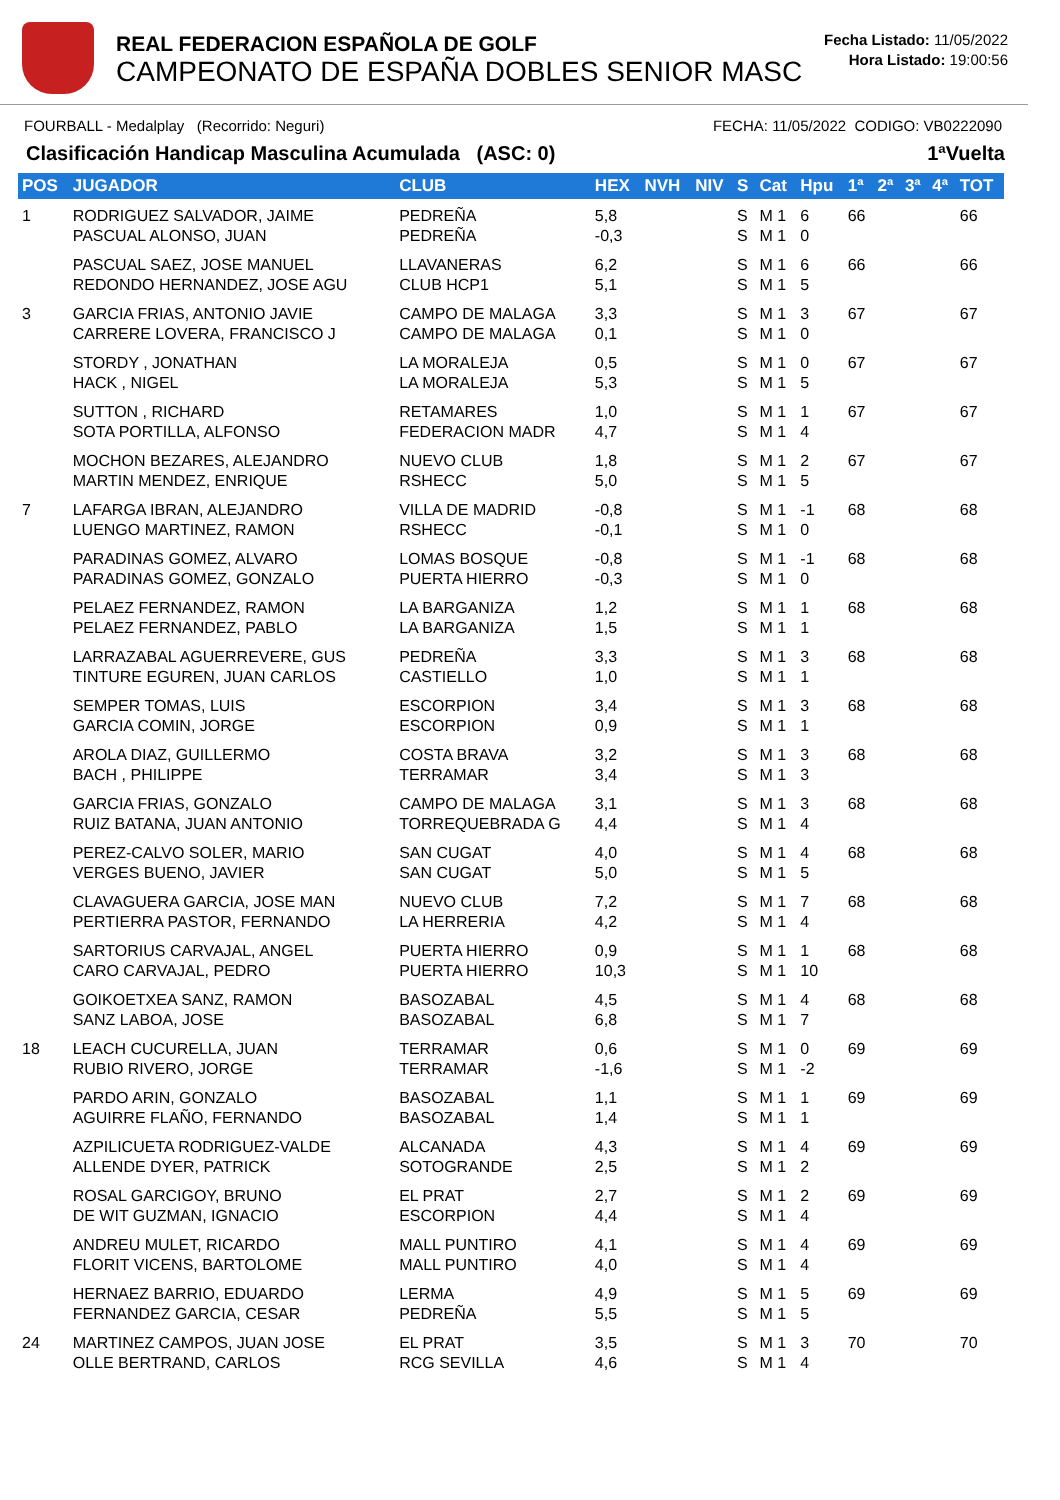REAL FEDERACION ESPAÑOLA DE GOLF
CAMPEONATO DE ESPAÑA DOBLES SENIOR MASC
Fecha Listado: 11/05/2022
Hora Listado: 19:00:56
FOURBALL - Medalplay (Recorrido: Neguri) FECHA: 11/05/2022 CODIGO: VB0222090
Clasificación Handicap Masculina Acumulada (ASC: 0) 1ªVuelta
| POS | JUGADOR | CLUB | HEX | NVH | NIV | S | Cat | Hpu | 1ª | 2ª | 3ª | 4ª | TOT |
| --- | --- | --- | --- | --- | --- | --- | --- | --- | --- | --- | --- | --- | --- |
| 1 | RODRIGUEZ SALVADOR, JAIME PASCUAL ALONSO, JUAN | PEDREÑA PEDREÑA | 5,8 -0,3 | | | S S | M 1 M 1 | 6 0 | 66 | | | | 66 |
| | PASCUAL SAEZ, JOSE MANUEL REDONDO HERNANDEZ, JOSE AGU | LLAVANERAS CLUB HCP1 | 6,2 5,1 | | | S S | M 1 M 1 | 6 5 | 66 | | | | 66 |
| 3 | GARCIA FRIAS, ANTONIO JAVIE CARRERE LOVERA, FRANCISCO J | CAMPO DE MALAGA CAMPO DE MALAGA | 3,3 0,1 | | | S S | M 1 M 1 | 3 0 | 67 | | | | 67 |
| | STORDY , JONATHAN HACK , NIGEL | LA MORALEJA LA MORALEJA | 0,5 5,3 | | | S S | M 1 M 1 | 0 5 | 67 | | | | 67 |
| | SUTTON , RICHARD SOTA PORTILLA, ALFONSO | RETAMARES FEDERACION MADR | 1,0 4,7 | | | S S | M 1 M 1 | 1 4 | 67 | | | | 67 |
| | MOCHON BEZARES, ALEJANDRO MARTIN MENDEZ, ENRIQUE | NUEVO CLUB RSHECC | 1,8 5,0 | | | S S | M 1 M 1 | 2 5 | 67 | | | | 67 |
| 7 | LAFARGA IBRAN, ALEJANDRO LUENGO MARTINEZ, RAMON | VILLA DE MADRID RSHECC | -0,8 -0,1 | | | S S | M 1 M 1 | -1 0 | 68 | | | | 68 |
| | PARADINAS GOMEZ, ALVARO PARADINAS GOMEZ, GONZALO | LOMAS BOSQUE PUERTA HIERRO | -0,8 -0,3 | | | S S | M 1 M 1 | -1 0 | 68 | | | | 68 |
| | PELAEZ FERNANDEZ, RAMON PELAEZ FERNANDEZ, PABLO | LA BARGANIZA LA BARGANIZA | 1,2 1,5 | | | S S | M 1 M 1 | 1 1 | 68 | | | | 68 |
| | LARRAZABAL AGUERREVERE, GUS TINTURE EGUREN, JUAN CARLOS | PEDREÑA CASTIELLO | 3,3 1,0 | | | S S | M 1 M 1 | 3 1 | 68 | | | | 68 |
| | SEMPER TOMAS, LUIS GARCIA COMIN, JORGE | ESCORPION ESCORPION | 3,4 0,9 | | | S S | M 1 M 1 | 3 1 | 68 | | | | 68 |
| | AROLA DIAZ, GUILLERMO BACH , PHILIPPE | COSTA BRAVA TERRAMAR | 3,2 3,4 | | | S S | M 1 M 1 | 3 3 | 68 | | | | 68 |
| | GARCIA FRIAS, GONZALO RUIZ BATANA, JUAN ANTONIO | CAMPO DE MALAGA TORREQUEBRADA G | 3,1 4,4 | | | S S | M 1 M 1 | 3 4 | 68 | | | | 68 |
| | PEREZ-CALVO SOLER, MARIO VERGES BUENO, JAVIER | SAN CUGAT SAN CUGAT | 4,0 5,0 | | | S S | M 1 M 1 | 4 5 | 68 | | | | 68 |
| | CLAVAGUERA GARCIA, JOSE MAN PERTIERRA PASTOR, FERNANDO | NUEVO CLUB LA HERRERIA | 7,2 4,2 | | | S S | M 1 M 1 | 7 4 | 68 | | | | 68 |
| | SARTORIUS CARVAJAL, ANGEL CARO CARVAJAL, PEDRO | PUERTA HIERRO PUERTA HIERRO | 0,9 10,3 | | | S S | M 1 M 1 | 1 10 | 68 | | | | 68 |
| | GOIKOETXEA SANZ, RAMON SANZ LABOA, JOSE | BASOZABAL BASOZABAL | 4,5 6,8 | | | S S | M 1 M 1 | 4 7 | 68 | | | | 68 |
| 18 | LEACH CUCURELLA, JUAN RUBIO RIVERO, JORGE | TERRAMAR TERRAMAR | 0,6 -1,6 | | | S S | M 1 M 1 | 0 -2 | 69 | | | | 69 |
| | PARDO ARIN, GONZALO AGUIRRE FLAÑO, FERNANDO | BASOZABAL BASOZABAL | 1,1 1,4 | | | S S | M 1 M 1 | 1 1 | 69 | | | | 69 |
| | AZPILICUETA RODRIGUEZ-VALDE ALLENDE DYER, PATRICK | ALCANADA SOTOGRANDE | 4,3 2,5 | | | S S | M 1 M 1 | 4 2 | 69 | | | | 69 |
| | ROSAL GARCIGOY, BRUNO DE WIT GUZMAN, IGNACIO | EL PRAT ESCORPION | 2,7 4,4 | | | S S | M 1 M 1 | 2 4 | 69 | | | | 69 |
| | ANDREU MULET, RICARDO FLORIT VICENS, BARTOLOME | MALL PUNTIRO MALL PUNTIRO | 4,1 4,0 | | | S S | M 1 M 1 | 4 4 | 69 | | | | 69 |
| | HERNAEZ BARRIO, EDUARDO FERNANDEZ GARCIA, CESAR | LERMA PEDREÑA | 4,9 5,5 | | | S S | M 1 M 1 | 5 5 | 69 | | | | 69 |
| 24 | MARTINEZ CAMPOS, JUAN JOSE OLLE BERTRAND, CARLOS | EL PRAT RCG SEVILLA | 3,5 4,6 | | | S S | M 1 M 1 | 3 4 | 70 | | | | 70 |